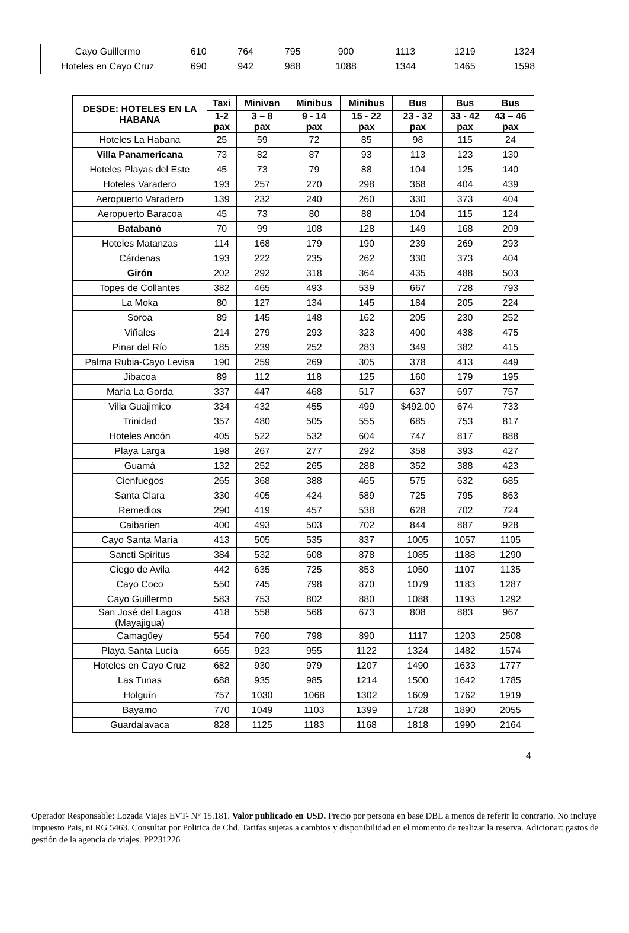| Cayo Guillermo | 610 | 764 | 795 | 900 | 1113 | 1219 | 1324 |
| Hoteles en Cayo Cruz | 690 | 942 | 988 | 1088 | 1344 | 1465 | 1598 |
| DESDE: HOTELES EN LA HABANA | Taxi | Minivan | Minibus | Minibus | Bus | Bus | Bus |
| --- | --- | --- | --- | --- | --- | --- | --- |
| | 1-2 pax | 3 – 8 pax | 9 - 14 pax | 15 - 22 pax | 23 - 32 pax | 33 - 42 pax | 43 – 46 pax |
| Hoteles La Habana | 25 | 59 | 72 | 85 | 98 | 115 | 24 |
| Villa Panamericana | 73 | 82 | 87 | 93 | 113 | 123 | 130 |
| Hoteles Playas del Este | 45 | 73 | 79 | 88 | 104 | 125 | 140 |
| Hoteles Varadero | 193 | 257 | 270 | 298 | 368 | 404 | 439 |
| Aeropuerto Varadero | 139 | 232 | 240 | 260 | 330 | 373 | 404 |
| Aeropuerto Baracoa | 45 | 73 | 80 | 88 | 104 | 115 | 124 |
| Batabanó | 70 | 99 | 108 | 128 | 149 | 168 | 209 |
| Hoteles Matanzas | 114 | 168 | 179 | 190 | 239 | 269 | 293 |
| Cárdenas | 193 | 222 | 235 | 262 | 330 | 373 | 404 |
| Girón | 202 | 292 | 318 | 364 | 435 | 488 | 503 |
| Topes de Collantes | 382 | 465 | 493 | 539 | 667 | 728 | 793 |
| La Moka | 80 | 127 | 134 | 145 | 184 | 205 | 224 |
| Soroa | 89 | 145 | 148 | 162 | 205 | 230 | 252 |
| Viñales | 214 | 279 | 293 | 323 | 400 | 438 | 475 |
| Pinar del Río | 185 | 239 | 252 | 283 | 349 | 382 | 415 |
| Palma Rubia-Cayo Levisa | 190 | 259 | 269 | 305 | 378 | 413 | 449 |
| Jibacoa | 89 | 112 | 118 | 125 | 160 | 179 | 195 |
| María La Gorda | 337 | 447 | 468 | 517 | 637 | 697 | 757 |
| Villa Guajimico | 334 | 432 | 455 | 499 | $492.00 | 674 | 733 |
| Trinidad | 357 | 480 | 505 | 555 | 685 | 753 | 817 |
| Hoteles Ancón | 405 | 522 | 532 | 604 | 747 | 817 | 888 |
| Playa Larga | 198 | 267 | 277 | 292 | 358 | 393 | 427 |
| Guamá | 132 | 252 | 265 | 288 | 352 | 388 | 423 |
| Cienfuegos | 265 | 368 | 388 | 465 | 575 | 632 | 685 |
| Santa Clara | 330 | 405 | 424 | 589 | 725 | 795 | 863 |
| Remedios | 290 | 419 | 457 | 538 | 628 | 702 | 724 |
| Caibarien | 400 | 493 | 503 | 702 | 844 | 887 | 928 |
| Cayo Santa María | 413 | 505 | 535 | 837 | 1005 | 1057 | 1105 |
| Sancti Spiritus | 384 | 532 | 608 | 878 | 1085 | 1188 | 1290 |
| Ciego de Avila | 442 | 635 | 725 | 853 | 1050 | 1107 | 1135 |
| Cayo Coco | 550 | 745 | 798 | 870 | 1079 | 1183 | 1287 |
| Cayo Guillermo | 583 | 753 | 802 | 880 | 1088 | 1193 | 1292 |
| San José del Lagos (Mayajigua) | 418 | 558 | 568 | 673 | 808 | 883 | 967 |
| Camagüey | 554 | 760 | 798 | 890 | 1117 | 1203 | 2508 |
| Playa Santa Lucía | 665 | 923 | 955 | 1122 | 1324 | 1482 | 1574 |
| Hoteles en Cayo Cruz | 682 | 930 | 979 | 1207 | 1490 | 1633 | 1777 |
| Las Tunas | 688 | 935 | 985 | 1214 | 1500 | 1642 | 1785 |
| Holguín | 757 | 1030 | 1068 | 1302 | 1609 | 1762 | 1919 |
| Bayamo | 770 | 1049 | 1103 | 1399 | 1728 | 1890 | 2055 |
| Guardalavaca | 828 | 1125 | 1183 | 1168 | 1818 | 1990 | 2164 |
4
Operador Responsable: Lozada Viajes EVT- N° 15.181. Valor publicado en USD. Precio por persona en base DBL a menos de referir lo contrario. No incluye Impuesto Pais, ni RG 5463. Consultar por Politica de Chd. Tarifas sujetas a cambios y disponibilidad en el momento de realizar la reserva. Adicionar: gastos de gestión de la agencia de viajes. PP231226